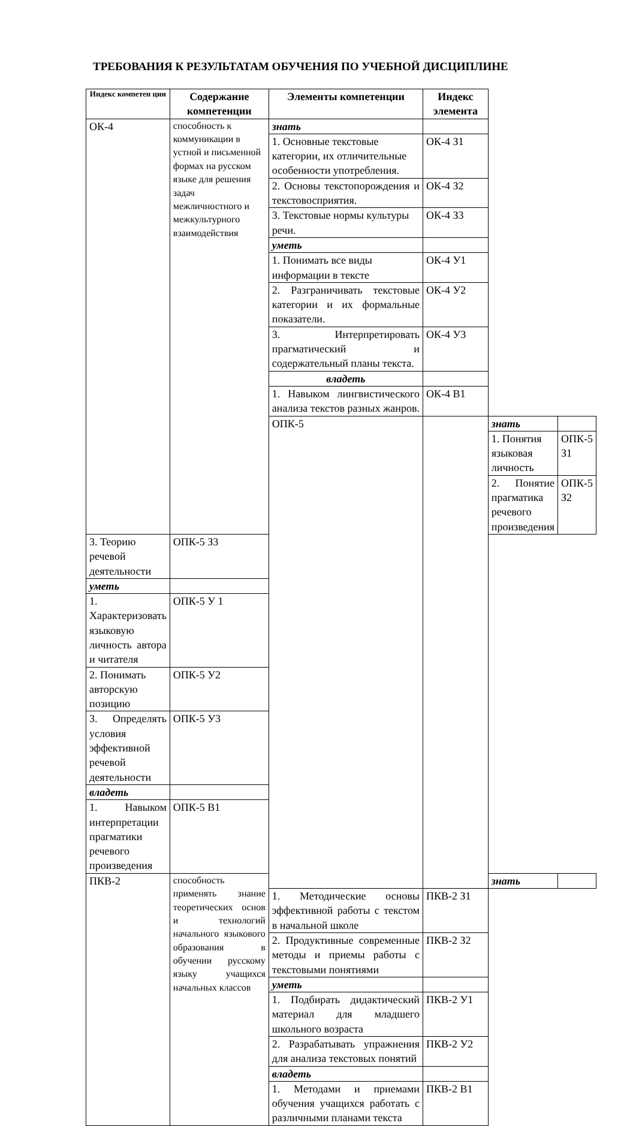ТРЕБОВАНИЯ К РЕЗУЛЬТАТАМ ОБУЧЕНИЯ ПО УЧЕБНОЙ ДИСЦИПЛИНЕ
| Индекс компетен ции | Содержание компетенции | Элементы компетенции | Индекс элемента | | |
| --- | --- | --- | --- | --- | --- |
| ОК-4 | способность к коммуникации в устной и письменной формах на русском языке для решения задач межличностного и межкультурного взаимодействия | знать | | | |
| | | 1. Основные текстовые категории, их отличительные особенности употребления. | ОК-4 З1 | | |
| | | 2. Основы текстопорождения и текстовосприятия. | ОК-4 З2 | | |
| | | 3. Текстовые нормы культуры речи. | ОК-4 З3 | | |
| | | уметь | | | |
| | | 1. Понимать все виды информации в тексте | ОК-4 У1 | | |
| | | 2. Разграничивать текстовые категории и их формальные показатели. | ОК-4 У2 | | |
| | | 3. Интерпретировать прагматический и содержательный планы текста. | ОК-4 У3 | | |
| | | владеть | | | |
| | | 1. Навыком лингвистического анализа текстов разных жанров. | ОК-4 В1 | | |
| | | ОПК-5 | | знать | |
| | | | | 1. Понятия языковая личность | ОПК-5 З1 |
| | | | | 2. Понятие прагматика речевого произведения | ОПК-5 З2 |
| 3. Теорию речевой деятельности | ОПК-5 З3 | | | | |
| уметь | | | | | |
| 1. Характеризовать языковую личность автора и читателя | ОПК-5 У 1 | | | | |
| 2. Понимать авторскую позицию | ОПК-5 У2 | | | | |
| 3. Определять условия эффективной речевой деятельности | ОПК-5 У3 | | | | |
| владеть | | | | | |
| 1. Навыком интерпретации прагматики речевого произведения | ОПК-5 В1 | | | | |
| ПКВ-2 | способность применять знание теоретических основ и технологий начального языкового образования в обучении русскому языку учащихся начальных классов | | | знать | |
| | | 1. Методические основы эффективной работы с текстом в начальной школе | ПКВ-2 З1 | | |
| | | 2. Продуктивные современные методы и приемы работы с текстовыми понятиями | ПКВ-2 З2 | | |
| | | уметь | | | |
| | | 1. Подбирать дидактический материал для младшего школьного возраста | ПКВ-2 У1 | | |
| | | 2. Разрабатывать упражнения для анализа текстовых понятий | ПКВ-2 У2 | | |
| | | владеть | | | |
| | | 1. Методами и приемами обучения учащихся работать с различными планами текста | ПКВ-2 В1 | | |